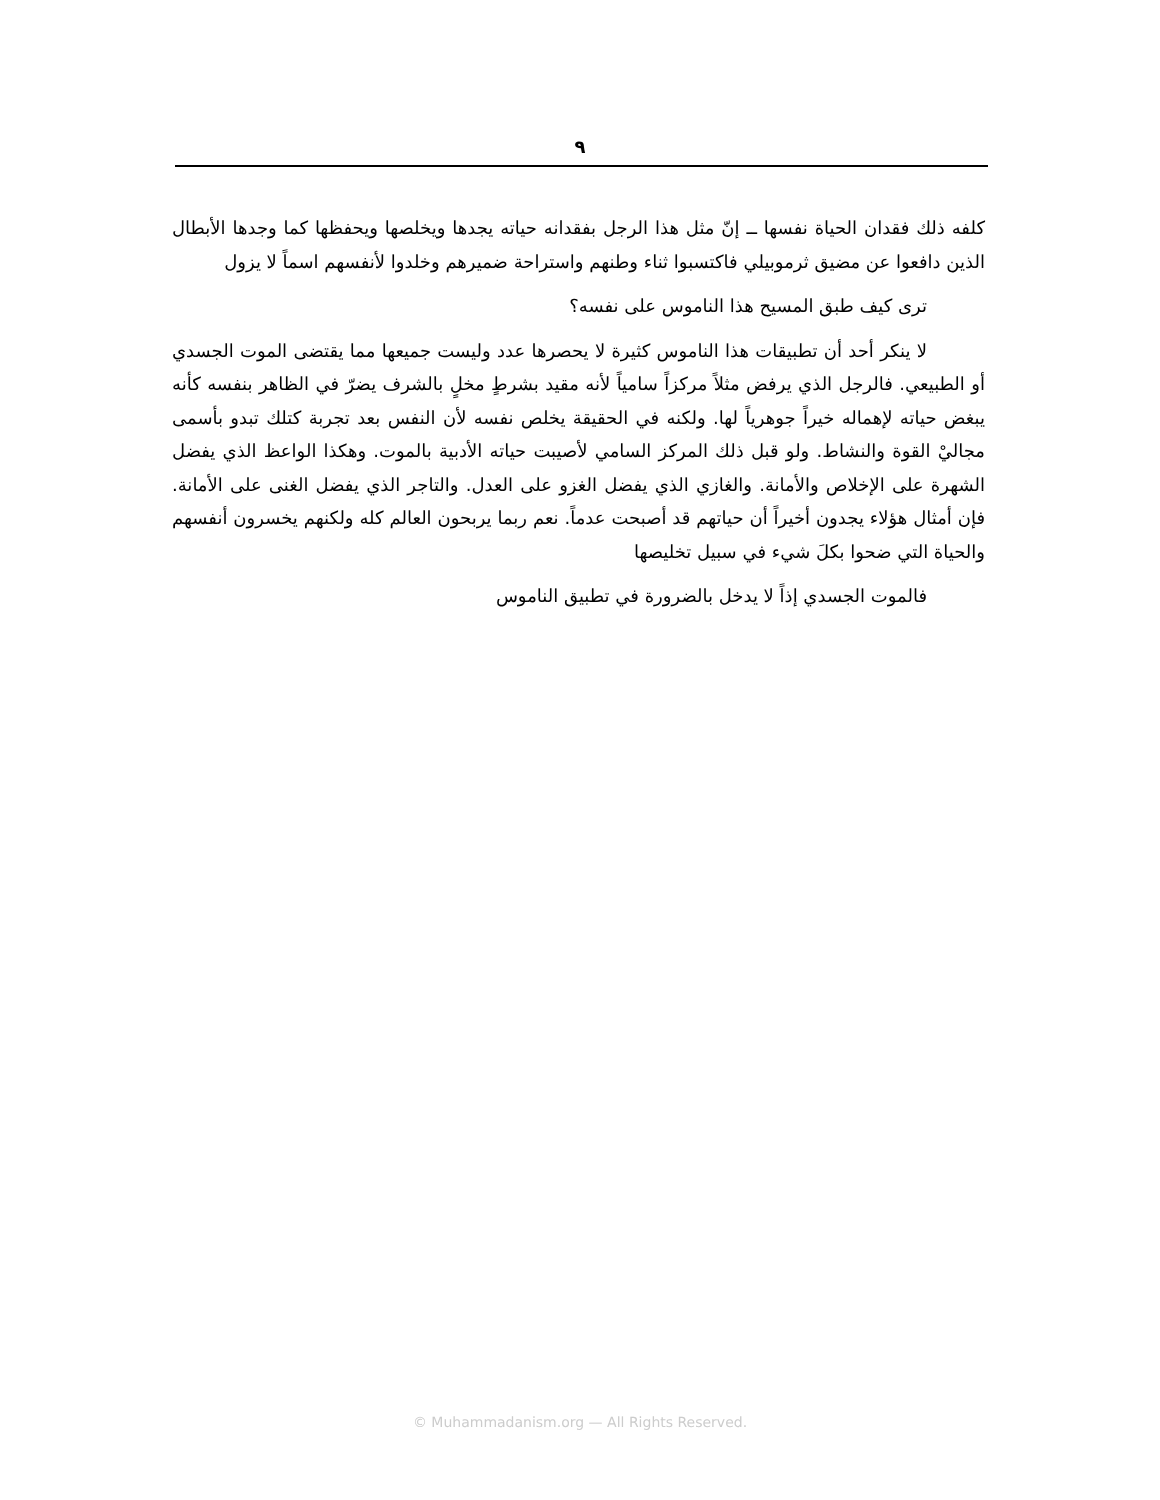٩
كلفه ذلك فقدان الحياة نفسها ــ إنّ مثل هذا الرجل بفقدانه حياته يجدها ويخلصها ويحفظها كما وجدها الأبطال الذين دافعوا عن مضيق ثرموبيلي فاكتسبوا ثناء وطنهم واستراحة ضميرهم وخلدوا لأنفسهم اسماً لا يزول
ترى كيف طبق المسيح هذا الناموس على نفسه؟
لا ينكر أحد أن تطبيقات هذا الناموس كثيرة لا يحصرها عدد وليست جميعها مما يقتضى الموت الجسدي أو الطبيعي. فالرجل الذي يرفض مثلاً مركزاً سامياً لأنه مقيد بشرطٍ مخلٍ بالشرف يضرّ في الظاهر بنفسه كأنه يبغض حياته لإهماله خيراً جوهرياً لها. ولكنه في الحقيقة يخلص نفسه لأن النفس بعد تجربة كتلك تبدو بأسمى مجاليْ القوة والنشاط. ولو قبل ذلك المركز السامي لأصيبت حياته الأدبية بالموت. وهكذا الواعظ الذي يفضل الشهرة على الإخلاص والأمانة. والغازي الذي يفضل الغزو على العدل. والتاجر الذي يفضل الغنى على الأمانة. فإن أمثال هؤلاء يجدون أخيراً أن حياتهم قد أصبحت عدماً. نعم ربما يربحون العالم كله ولكنهم يخسرون أنفسهم والحياة التي ضحوا بكلَ شيء في سبيل تخليصها
فالموت الجسدي إذاً لا يدخل بالضرورة في تطبيق الناموس
© Muhammadanism.org — All Rights Reserved.